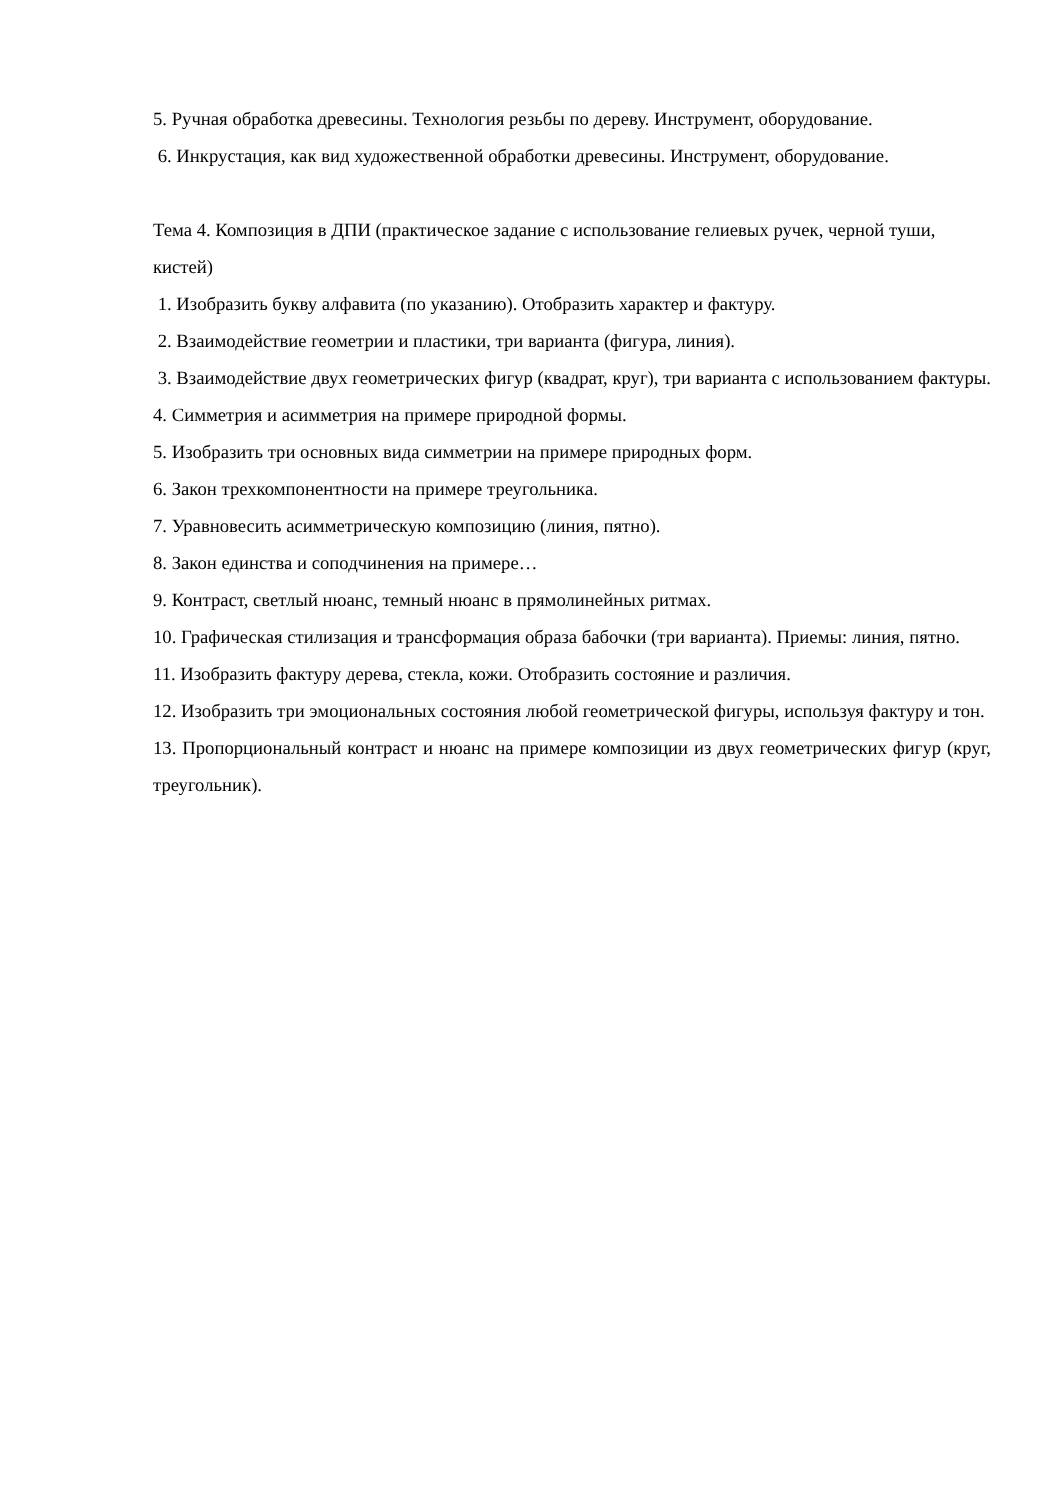5. Ручная обработка древесины. Технология резьбы по дереву. Инструмент, оборудование.
6. Инкрустация, как вид художественной обработки древесины. Инструмент, оборудование.
Тема 4. Композиция в ДПИ (практическое задание с использование гелиевых ручек, черной туши, кистей)
1. Изобразить букву алфавита (по указанию). Отобразить характер и фактуру.
2. Взаимодействие геометрии и пластики, три варианта (фигура, линия).
3. Взаимодействие двух геометрических фигур (квадрат, круг), три варианта с использованием фактуры.
4. Симметрия и асимметрия на примере природной формы.
5. Изобразить три основных вида симметрии на примере природных форм.
6. Закон трехкомпонентности на примере треугольника.
7. Уравновесить асимметрическую композицию (линия, пятно).
8. Закон единства и соподчинения на примере…
9. Контраст, светлый нюанс, темный нюанс в прямолинейных ритмах.
10. Графическая стилизация и трансформация образа бабочки (три варианта). Приемы: линия, пятно.
11. Изобразить фактуру дерева, стекла, кожи. Отобразить состояние и различия.
12. Изобразить три эмоциональных состояния любой геометрической фигуры, используя фактуру и тон.
13. Пропорциональный контраст и нюанс на примере композиции из двух геометрических фигур (круг, треугольник).